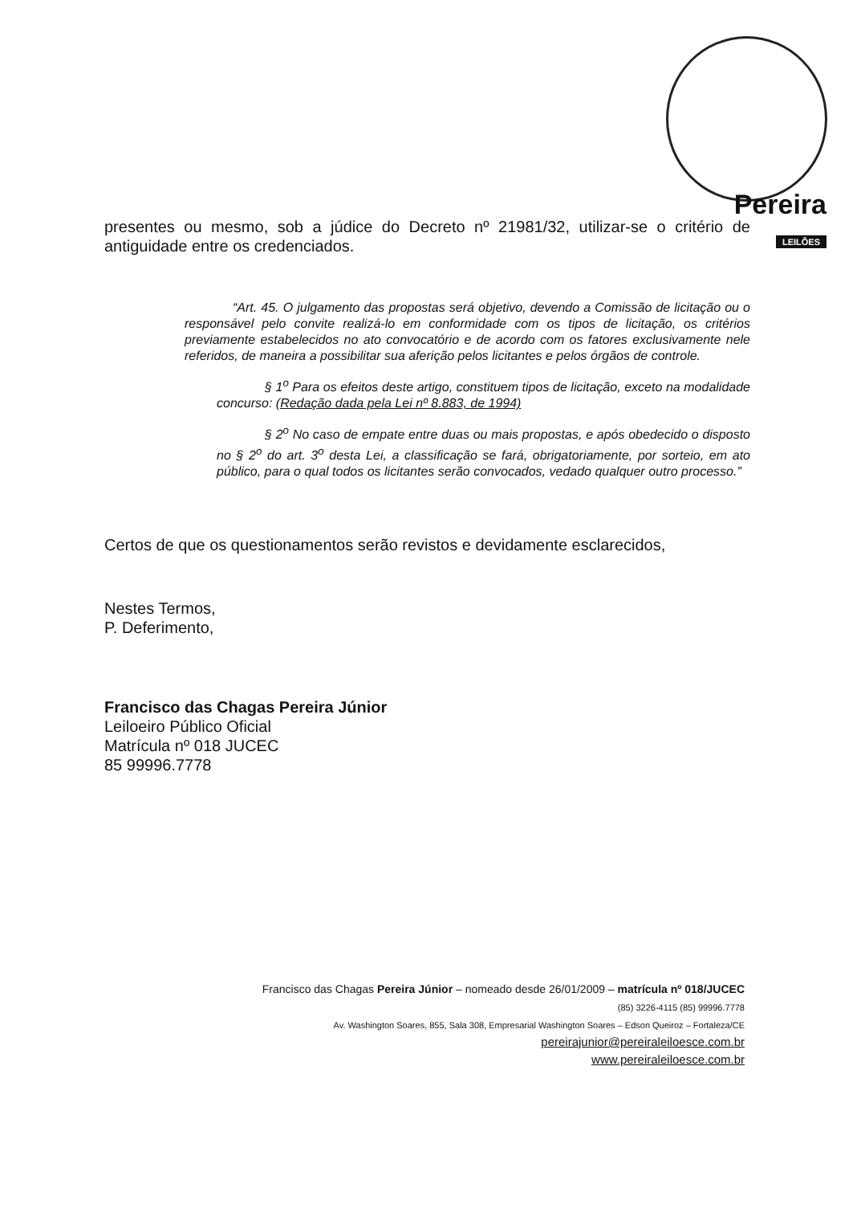Pereira
LEILÕES
presentes ou mesmo, sob a júdice do Decreto nº 21981/32, utilizar-se o critério de antiguidade entre os credenciados.
“Art. 45. O julgamento das propostas será objetivo, devendo a Comissão de licitação ou o responsável pelo convite realizá-lo em conformidade com os tipos de licitação, os critérios previamente estabelecidos no ato convocatório e de acordo com os fatores exclusivamente nele referidos, de maneira a possibilitar sua aferição pelos licitantes e pelos órgãos de controle.
§ 1<sup>o</sup> Para os efeitos deste artigo, constituem tipos de licitação, exceto na modalidade concurso: (Redação dada pela Lei nº 8.883, de 1994)
§ 2<sup>o</sup> No caso de empate entre duas ou mais propostas, e após obedecido o disposto no § 2<sup>o</sup> do art. 3<sup>o</sup> desta Lei, a classificação se fará, obrigatoriamente, por sorteio, em ato público, para o qual todos os licitantes serão convocados, vedado qualquer outro processo.”
Certos de que os questionamentos serão revistos e devidamente esclarecidos,
Nestes Termos,
P. Deferimento,
Francisco das Chagas Pereira Júnior
Leiloeiro Público Oficial
Matrícula nº 018 JUCEC
85 99996.7778
Francisco das Chagas Pereira Júnior – nomeado desde 26/01/2009 – matrícula nº 018/JUCEC
(85) 3226-4115 (85) 99996.7778
Av. Washington Soares, 855, Sala 308, Empresarial Washington Soares – Edson Queiroz – Fortaleza/CE
pereirajunior@pereiraleiloesce.com.br
www.pereiraleiloesce.com.br